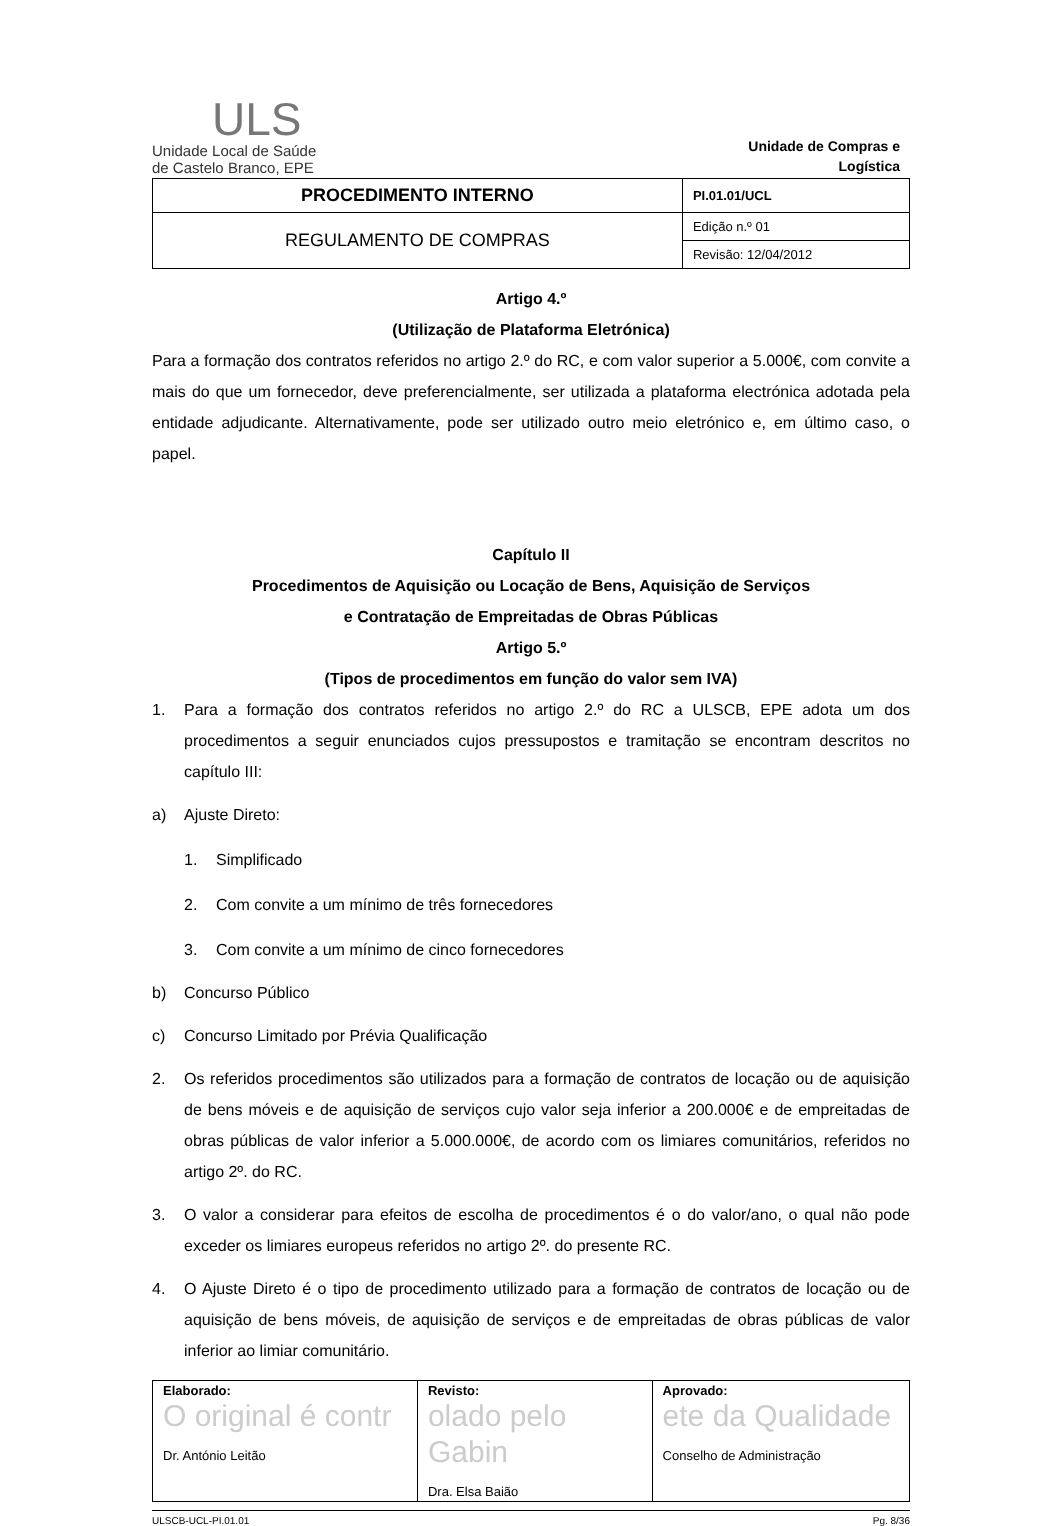ULS
Unidade Local de Saúde
de Castelo Branco, EPE
Unidade de Compras e Logística
| PROCEDIMENTO INTERNO | PI.01.01/UCL |
| REGULAMENTO DE COMPRAS | Edição n.º 01 |
| | Revisão: 12/04/2012 |
Artigo 4.º
(Utilização de Plataforma Eletrónica)
Para a formação dos contratos referidos no artigo 2.º do RC, e com valor superior a 5.000€, com convite a mais do que um fornecedor, deve preferencialmente, ser utilizada a plataforma electrónica adotada pela entidade adjudicante. Alternativamente, pode ser utilizado outro meio eletrónico e, em último caso, o papel.
Capítulo II
Procedimentos de Aquisição ou Locação de Bens, Aquisição de Serviços
e Contratação de Empreitadas de Obras Públicas
Artigo 5.º
(Tipos de procedimentos em função do valor sem IVA)
1. Para a formação dos contratos referidos no artigo 2.º do RC a ULSCB, EPE adota um dos procedimentos a seguir enunciados cujos pressupostos e tramitação se encontram descritos no capítulo III:
a) Ajuste Direto:
1. Simplificado
2. Com convite a um mínimo de três fornecedores
3. Com convite a um mínimo de cinco fornecedores
b) Concurso Público
c) Concurso Limitado por Prévia Qualificação
2. Os referidos procedimentos são utilizados para a formação de contratos de locação ou de aquisição de bens móveis e de aquisição de serviços cujo valor seja inferior a 200.000€ e de empreitadas de obras públicas de valor inferior a 5.000.000€, de acordo com os limiares comunitários, referidos no artigo 2º. do RC.
3. O valor a considerar para efeitos de escolha de procedimentos é o do valor/ano, o qual não pode exceder os limiares europeus referidos no artigo 2º. do presente RC.
4. O Ajuste Direto é o tipo de procedimento utilizado para a formação de contratos de locação ou de aquisição de bens móveis, de aquisição de serviços e de empreitadas de obras públicas de valor inferior ao limiar comunitário.
| Elaborado: O original é contr Dr. António Leitão | Revisto: olado pelo Gabin Dra. Elsa Baião | Aprovado: ete da Qualidade Conselho de Administração |
ULSCB-UCL-PI.01.01 Pg. 8/36